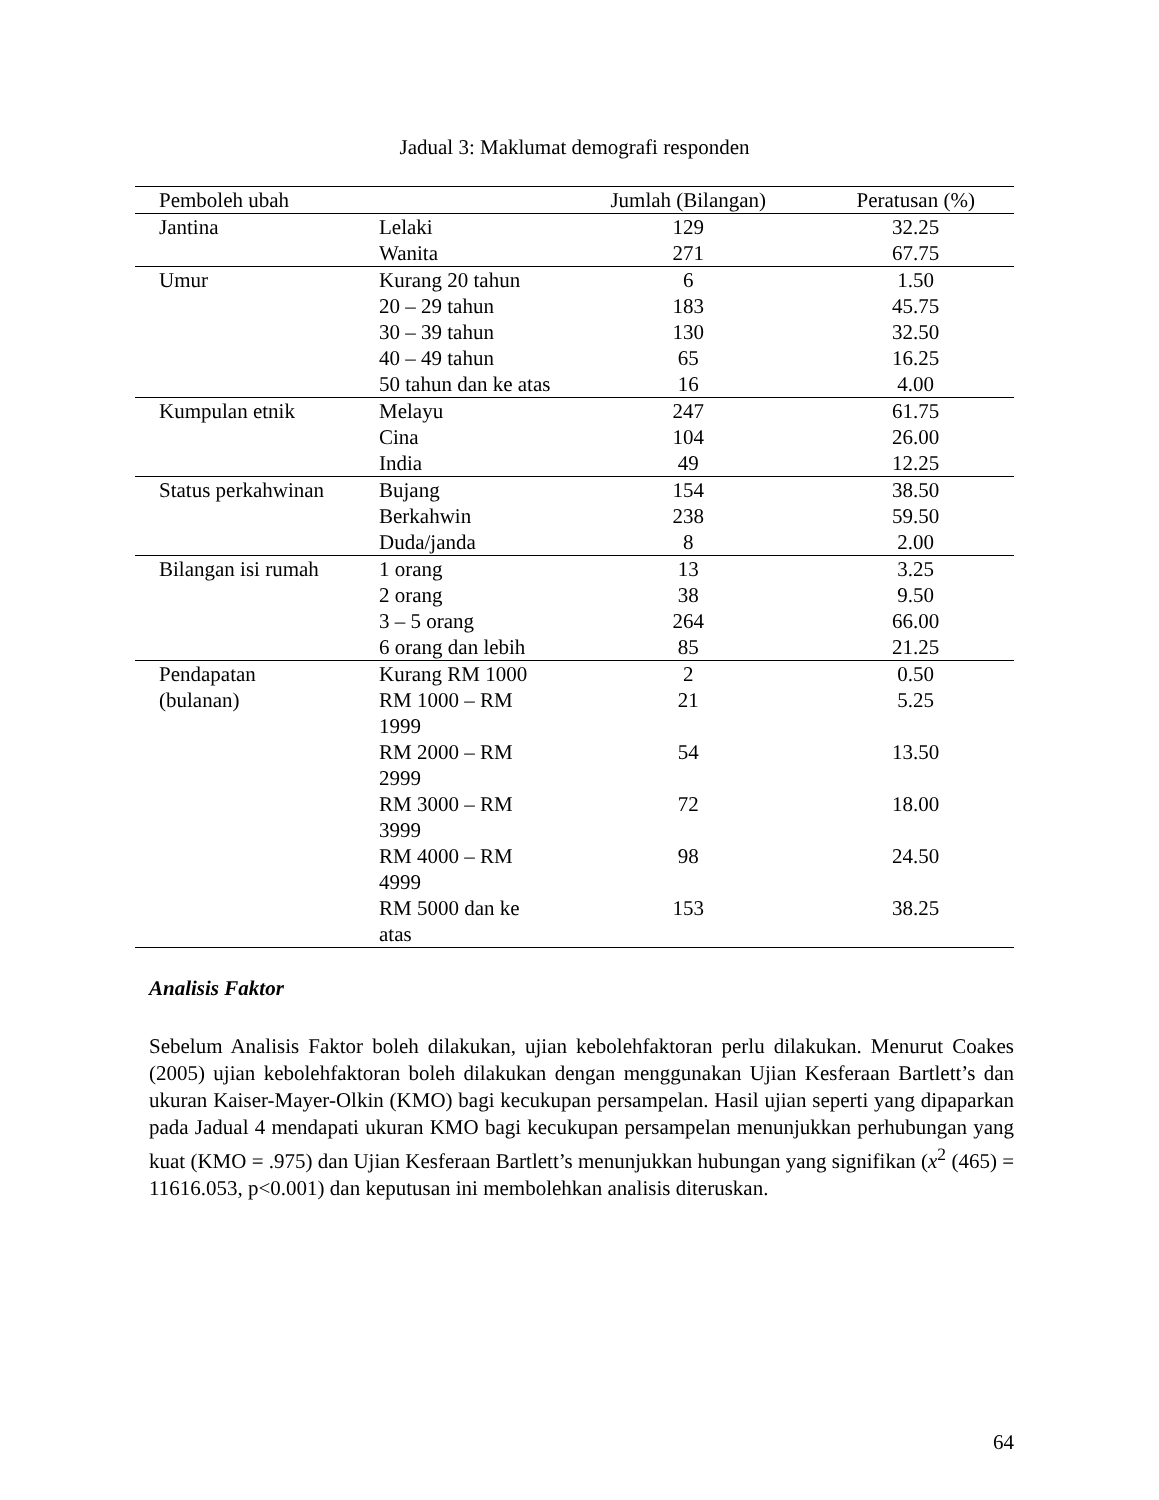Jadual 3: Maklumat demografi responden
| Pemboleh ubah | | Jumlah (Bilangan) | Peratusan (%) |
| --- | --- | --- | --- |
| Jantina | Lelaki | 129 | 32.25 |
| | Wanita | 271 | 67.75 |
| Umur | Kurang 20 tahun | 6 | 1.50 |
| | 20 – 29 tahun | 183 | 45.75 |
| | 30 – 39 tahun | 130 | 32.50 |
| | 40 – 49 tahun | 65 | 16.25 |
| | 50 tahun dan ke atas | 16 | 4.00 |
| Kumpulan etnik | Melayu | 247 | 61.75 |
| | Cina | 104 | 26.00 |
| | India | 49 | 12.25 |
| Status perkahwinan | Bujang | 154 | 38.50 |
| | Berkahwin | 238 | 59.50 |
| | Duda/janda | 8 | 2.00 |
| Bilangan isi rumah | 1 orang | 13 | 3.25 |
| | 2 orang | 38 | 9.50 |
| | 3 – 5 orang | 264 | 66.00 |
| | 6 orang dan lebih | 85 | 21.25 |
| Pendapatan | Kurang RM 1000 | 2 | 0.50 |
| (bulanan) | RM 1000 – RM 1999 | 21 | 5.25 |
| | RM 2000 – RM 2999 | 54 | 13.50 |
| | RM 3000 – RM 3999 | 72 | 18.00 |
| | RM 4000 – RM 4999 | 98 | 24.50 |
| | RM 5000 dan ke atas | 153 | 38.25 |
Analisis Faktor
Sebelum Analisis Faktor boleh dilakukan, ujian kebolehfaktoran perlu dilakukan. Menurut Coakes (2005) ujian kebolehfaktoran boleh dilakukan dengan menggunakan Ujian Kesferaan Bartlett’s dan ukuran Kaiser-Mayer-Olkin (KMO) bagi kecukupan persampelan. Hasil ujian seperti yang dipaparkan pada Jadual 4 mendapati ukuran KMO bagi kecukupan persampelan menunjukkan perhubungan yang kuat (KMO = .975) dan Ujian Kesferaan Bartlett’s menunjukkan hubungan yang signifikan (x<sup>2</sup> (465) = 11616.053, p<0.001) dan keputusan ini membolehkan analisis diteruskan.
64